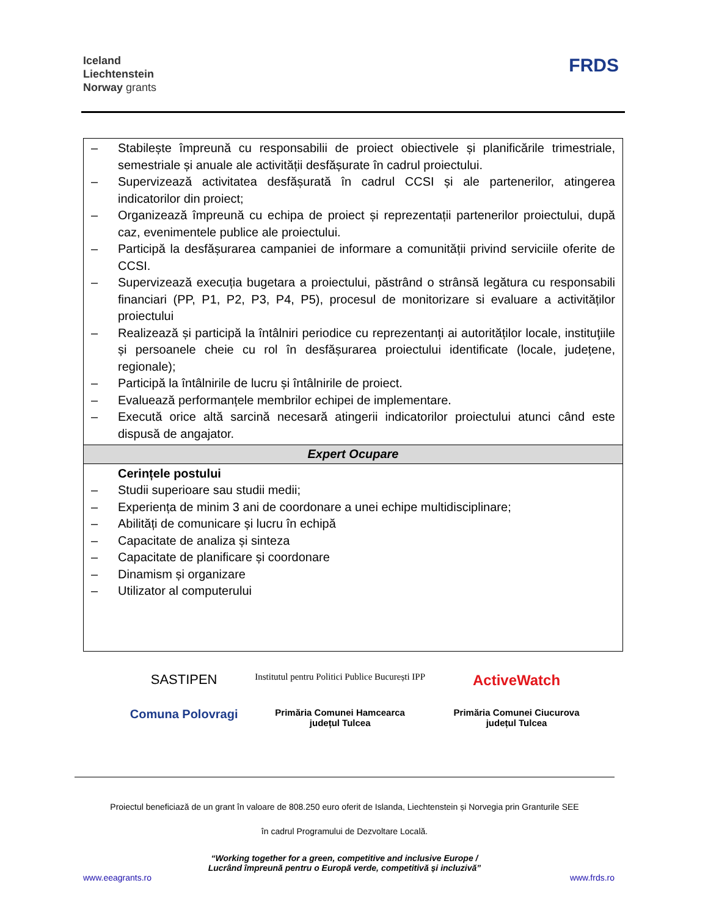Iceland
Liechtenstein
Norway grants
FRDS
| – Stabilește împreună cu responsabilii de proiect obiectivele și planificările trimestriale, semestriale și anuale ale activității desfășurate în cadrul proiectului. – Supervizează activitatea desfășurată în cadrul CCSI și ale partenerilor, atingerea indicatorilor din proiect; – Organizează împreună cu echipa de proiect și reprezentații partenerilor proiectului, după caz, evenimentele publice ale proiectului. – Participă la desfășurarea campaniei de informare a comunității privind serviciile oferite de CCSI. – Supervizează execuția bugetara a proiectului, păstrând o strânsă legătura cu responsabili financiari (PP, P1, P2, P3, P4, P5), procesul de monitorizare si evaluare a activităților proiectului – Realizează și participă la întâlniri periodice cu reprezentanți ai autorităților locale, instituţiile și persoanele cheie cu rol în desfășurarea proiectului identificate (locale, județene, regionale); – Participă la întâlnirile de lucru și întâlnirile de proiect. – Evaluează performanțele membrilor echipei de implementare. – Execută orice altă sarcină necesară atingerii indicatorilor proiectului atunci când este dispusă de angajator. |
| Expert Ocupare |
| Cerințele postului – Studii superioare sau studii medii; – Experiența de minim 3 ani de coordonare a unei echipe multidisciplinare; – Abilități de comunicare și lucru în echipă – Capacitate de analiza și sinteza – Capacitate de planificare și coordonare – Dinamism și organizare – Utilizator al computerului |
SASTIPEN
Institutul pentru Politici Publice București IPP
ActiveWatch
Comuna Polovragi
Primăria Comunei Hamcearca
județul Tulcea
Primăria Comunei Ciucurova
județul Tulcea
Proiectul beneficiază de un grant în valoare de 808.250 euro oferit de Islanda, Liechtenstein și Norvegia prin Granturile SEE
în cadrul Programului de Dezvoltare Locală.
“Working together for a green, competitive and inclusive Europe /
Lucrând împreună pentru o Europă verde, competitivă și incluzivă”
www.eeagrants.ro www.frds.ro